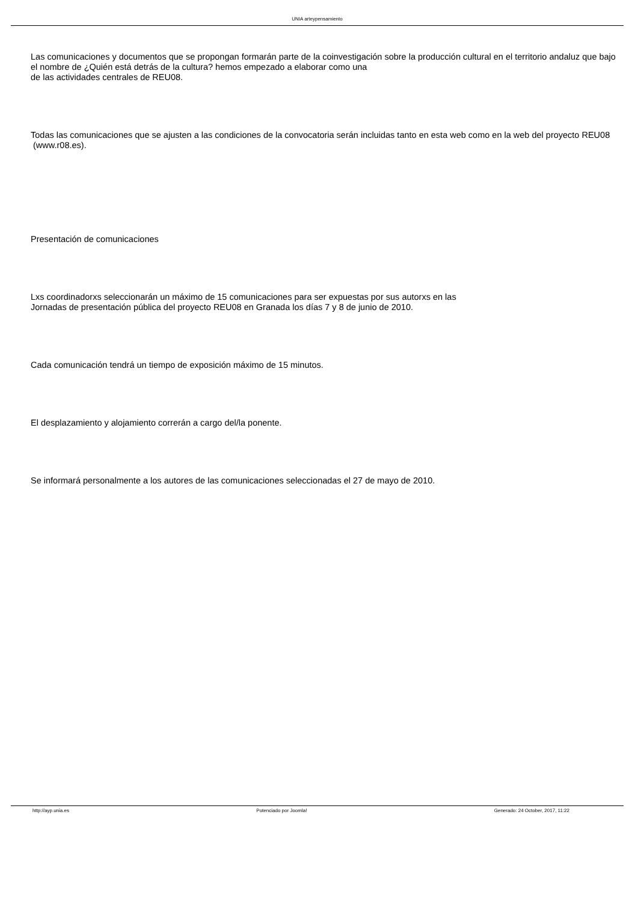UNIA arteypensamiento
Las comunicaciones y documentos que se propongan formarán parte de la coinvestigación sobre la producción cultural en el territorio andaluz que bajo el nombre de ¿Quién está detrás de la cultura? hemos empezado a elaborar como una
de las actividades centrales de REU08.
Todas las comunicaciones que se ajusten a las condiciones de la convocatoria serán incluidas tanto en esta web como en la web del proyecto REU08 (www.r08.es).
Presentación de comunicaciones
Lxs coordinadorxs seleccionarán un máximo de 15 comunicaciones para ser expuestas por sus autorxs en las
Jornadas de presentación pública del proyecto REU08 en Granada los días 7 y 8 de junio de 2010.
Cada comunicación tendrá un tiempo de exposición máximo de 15 minutos.
El desplazamiento y alojamiento correrán a cargo del/la ponente.
Se informará personalmente a los autores de las comunicaciones seleccionadas el 27 de mayo de 2010.
http://ayp.unia.es Potenciado por Joomla! Generado: 24 October, 2017, 11:22